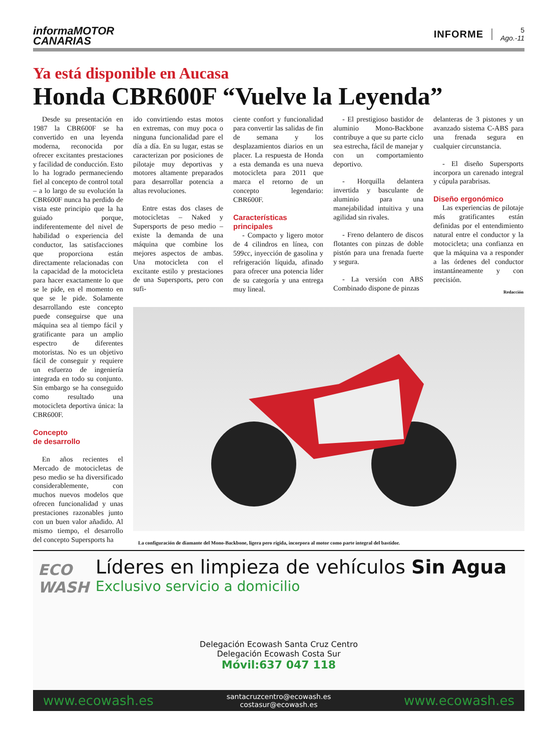informaMOTOR
CANARIAS
INFORME
5
Ago.-11
Ya está disponible en Aucasa
Honda CBR600F “Vuelve la Leyenda”
Desde su presentación en 1987 la CBR600F se ha convertido en una leyenda moderna, reconocida por ofrecer excitantes prestaciones y facilidad de conducción. Esto lo ha logrado permaneciendo fiel al concepto de control total – a lo largo de su evolución la CBR600F nunca ha perdido de vista este principio que la ha guiado porque, indiferentemente del nivel de habilidad o experiencia del conductor, las satisfacciones que proporciona están directamente relacionadas con la capacidad de la motocicleta para hacer exactamente lo que se le pide, en el momento en que se le pide. Solamente desarrollando este concepto puede conseguirse que una máquina sea al tiempo fácil y gratificante para un amplio espectro de diferentes motoristas. No es un objetivo fácil de conseguir y requiere un esfuerzo de ingeniería integrada en todo su conjunto. Sin embargo se ha conseguido como resultado una motocicleta deportiva única: la CBR600F.
Concepto
de desarrollo
En años recientes el Mercado de motocicletas de peso medio se ha diversificado considerablemente, con muchos nuevos modelos que ofrecen funcionalidad y unas prestaciones razonables junto con un buen valor añadido. Al mismo tiempo, el desarrollo del concepto Supersports ha
ido convirtiendo estas motos en extremas, con muy poca o ninguna funcionalidad pare el día a día. En su lugar, estas se caracterizan por posiciones de pilotaje muy deportivas y motores altamente preparados para desarrollar potencia a altas revoluciones.
Entre estas dos clases de motocicletas – Naked y Supersports de peso medio – existe la demanda de una máquina que combine los mejores aspectos de ambas. Una motocicleta con el excitante estilo y prestaciones de una Supersports, pero con sufi-
ciente confort y funcionalidad para convertir las salidas de fin de semana y los desplazamientos diarios en un placer. La respuesta de Honda a esta demanda es una nueva motocicleta para 2011 que marca el retorno de un concepto legendario: CBR600F.
Características principales
- Compacto y ligero motor de 4 cilindros en línea, con 599cc, inyección de gasolina y refrigeración líquida, afinado para ofrecer una potencia líder de su categoría y una entrega muy lineal.
- El prestigioso bastidor de aluminio Mono-Backbone contribuye a que su parte ciclo sea estrecha, fácil de manejar y con un comportamiento deportivo.
- Horquilla delantera invertida y basculante de aluminio para una manejabilidad intuitiva y una agilidad sin rivales.
- Freno delantero de discos flotantes con pinzas de doble pistón para una frenada fuerte y segura.
- La versión con ABS Combinado dispone de pinzas
delanteras de 3 pistones y un avanzado sistema C-ABS para una frenada segura en cualquier circunstancia.
- El diseño Supersports incorpora un carenado integral y cúpula parabrisas.
Diseño ergonómico
Las experiencias de pilotaje más gratificantes están definidas por el entendimiento natural entre el conductor y la motocicleta; una confianza en que la máquina va a responder a las órdenes del conductor instantáneamente y con precisión.
Redacción
La configuración de diamante del Mono-Backbone, ligera pero rígida, incorpora al motor como parte integral del bastidor.
Líderes en limpieza de vehículos Sin Agua
Exclusivo servicio a domicilio
ECO
WASH
Delegación Ecowash Santa Cruz Centro
Delegación Ecowash Costa Sur
Móvil:637 047 118
www.ecowash.es santacruzcentro@ecowash.es
costasur@ecowash.es www.ecowash.es